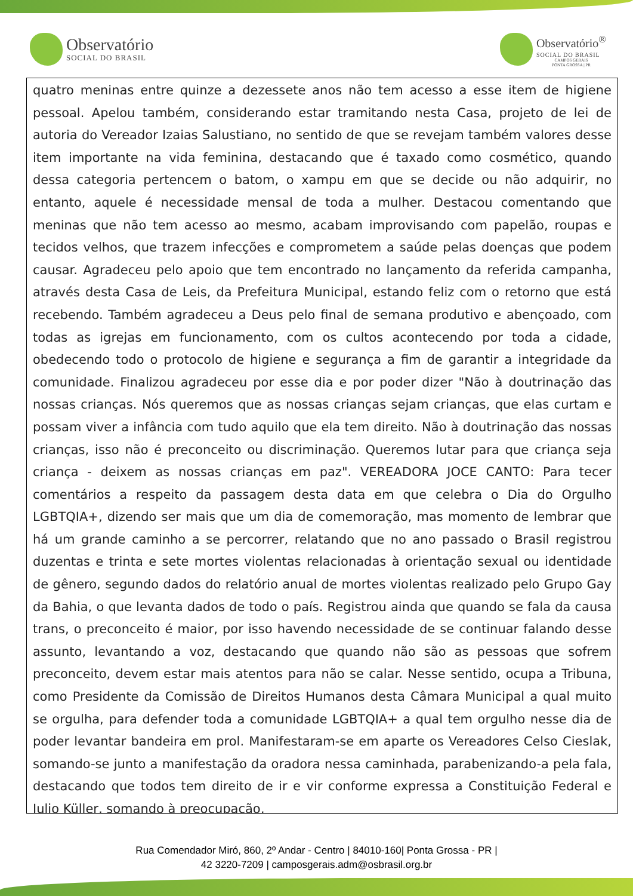Observatório
SOCIAL DO BRASIL
Observatório<sup>®</sup>
SOCIAL DO BRASIL
CAMPOS GERAIS
PONTA GROSSA | PR
quatro meninas entre quinze a dezessete anos não tem acesso a esse item de higiene pessoal. Apelou também, considerando estar tramitando nesta Casa, projeto de lei de autoria do Vereador Izaias Salustiano, no sentido de que se revejam também valores desse item importante na vida feminina, destacando que é taxado como cosmético, quando dessa categoria pertencem o batom, o xampu em que se decide ou não adquirir, no entanto, aquele é necessidade mensal de toda a mulher. Destacou comentando que meninas que não tem acesso ao mesmo, acabam improvisando com papelão, roupas e tecidos velhos, que trazem infecções e comprometem a saúde pelas doenças que podem causar. Agradeceu pelo apoio que tem encontrado no lançamento da referida campanha, através desta Casa de Leis, da Prefeitura Municipal, estando feliz com o retorno que está recebendo. Também agradeceu a Deus pelo final de semana produtivo e abençoado, com todas as igrejas em funcionamento, com os cultos acontecendo por toda a cidade, obedecendo todo o protocolo de higiene e segurança a fim de garantir a integridade da comunidade. Finalizou agradeceu por esse dia e por poder dizer "Não à doutrinação das nossas crianças. Nós queremos que as nossas crianças sejam crianças, que elas curtam e possam viver a infância com tudo aquilo que ela tem direito. Não à doutrinação das nossas crianças, isso não é preconceito ou discriminação. Queremos lutar para que criança seja criança - deixem as nossas crianças em paz". VEREADORA JOCE CANTO: Para tecer comentários a respeito da passagem desta data em que celebra o Dia do Orgulho LGBTQIA+, dizendo ser mais que um dia de comemoração, mas momento de lembrar que há um grande caminho a se percorrer, relatando que no ano passado o Brasil registrou duzentas e trinta e sete mortes violentas relacionadas à orientação sexual ou identidade de gênero, segundo dados do relatório anual de mortes violentas realizado pelo Grupo Gay da Bahia, o que levanta dados de todo o país. Registrou ainda que quando se fala da causa trans, o preconceito é maior, por isso havendo necessidade de se continuar falando desse assunto, levantando a voz, destacando que quando não são as pessoas que sofrem preconceito, devem estar mais atentos para não se calar. Nesse sentido, ocupa a Tribuna, como Presidente da Comissão de Direitos Humanos desta Câmara Municipal a qual muito se orgulha, para defender toda a comunidade LGBTQIA+ a qual tem orgulho nesse dia de poder levantar bandeira em prol. Manifestaram-se em aparte os Vereadores Celso Cieslak, somando-se junto a manifestação da oradora nessa caminhada, parabenizando-a pela fala, destacando que todos tem direito de ir e vir conforme expressa a Constituição Federal e Julio Küller, somando à preocupação,
Rua Comendador Miró, 860, 2º Andar - Centro | 84010-160| Ponta Grossa - PR |
42 3220-7209 | camposgerais.adm@osbrasil.org.br